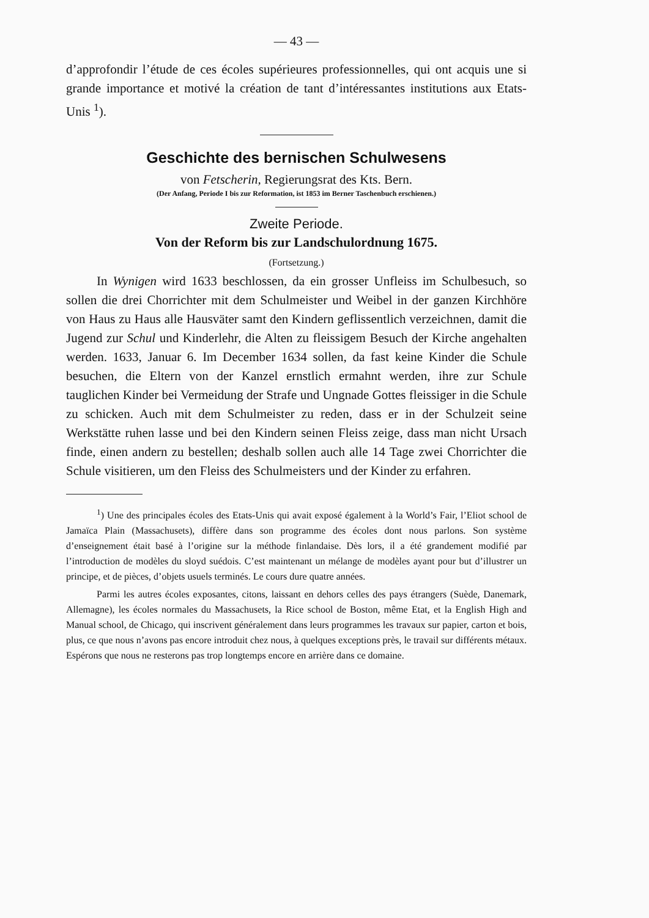— 43 —
d’approfondir l’étude de ces écoles supérieures professionnelles, qui ont acquis une si grande importance et motivé la création de tant d’intéressantes institutions aux Etats-Unis <sup>1</sup>).
Geschichte des bernischen Schulwesens
von Fetscherin, Regierungsrat des Kts. Bern.
(Der Anfang, Periode I bis zur Reformation, ist 1853 im Berner Taschenbuch erschienen.)
Zweite Periode.
Von der Reform bis zur Landschulordnung 1675.
(Fortsetzung.)
In Wynigen wird 1633 beschlossen, da ein grosser Unfleiss im Schulbesuch, so sollen die drei Chorrichter mit dem Schulmeister und Weibel in der ganzen Kirchhöre von Haus zu Haus alle Hausväter samt den Kindern geflissentlich verzeichnen, damit die Jugend zur Schul und Kinderlehr, die Alten zu fleissigem Besuch der Kirche angehalten werden. 1633, Januar 6. Im December 1634 sollen, da fast keine Kinder die Schule besuchen, die Eltern von der Kanzel ernstlich ermahnt werden, ihre zur Schule tauglichen Kinder bei Vermeidung der Strafe und Ungnade Gottes fleissiger in die Schule zu schicken. Auch mit dem Schulmeister zu reden, dass er in der Schulzeit seine Werkstätte ruhen lasse und bei den Kindern seinen Fleiss zeige, dass man nicht Ursach finde, einen andern zu bestellen; deshalb sollen auch alle 14 Tage zwei Chorrichter die Schule visitieren, um den Fleiss des Schulmeisters und der Kinder zu erfahren.
<sup>1</sup>) Une des principales écoles des Etats-Unis qui avait exposé également à la World’s Fair, l’Eliot school de Jamaïca Plain (Massachusets), diffère dans son programme des écoles dont nous parlons. Son système d’enseignement était basé à l’origine sur la méthode finlandaise. Dès lors, il a été grandement modifié par l’introduction de modèles du sloyd suédois. C’est maintenant un mélange de modèles ayant pour but d’illustrer un principe, et de pièces, d’objets usuels terminés. Le cours dure quatre années.
Parmi les autres écoles exposantes, citons, laissant en dehors celles des pays étrangers (Suède, Danemark, Allemagne), les écoles normales du Massachusets, la Rice school de Boston, même Etat, et la English High and Manual school, de Chicago, qui inscrivent généralement dans leurs programmes les travaux sur papier, carton et bois, plus, ce que nous n’avons pas encore introduit chez nous, à quelques exceptions près, le travail sur différents métaux. Espérons que nous ne resterons pas trop longtemps encore en arrière dans ce domaine.